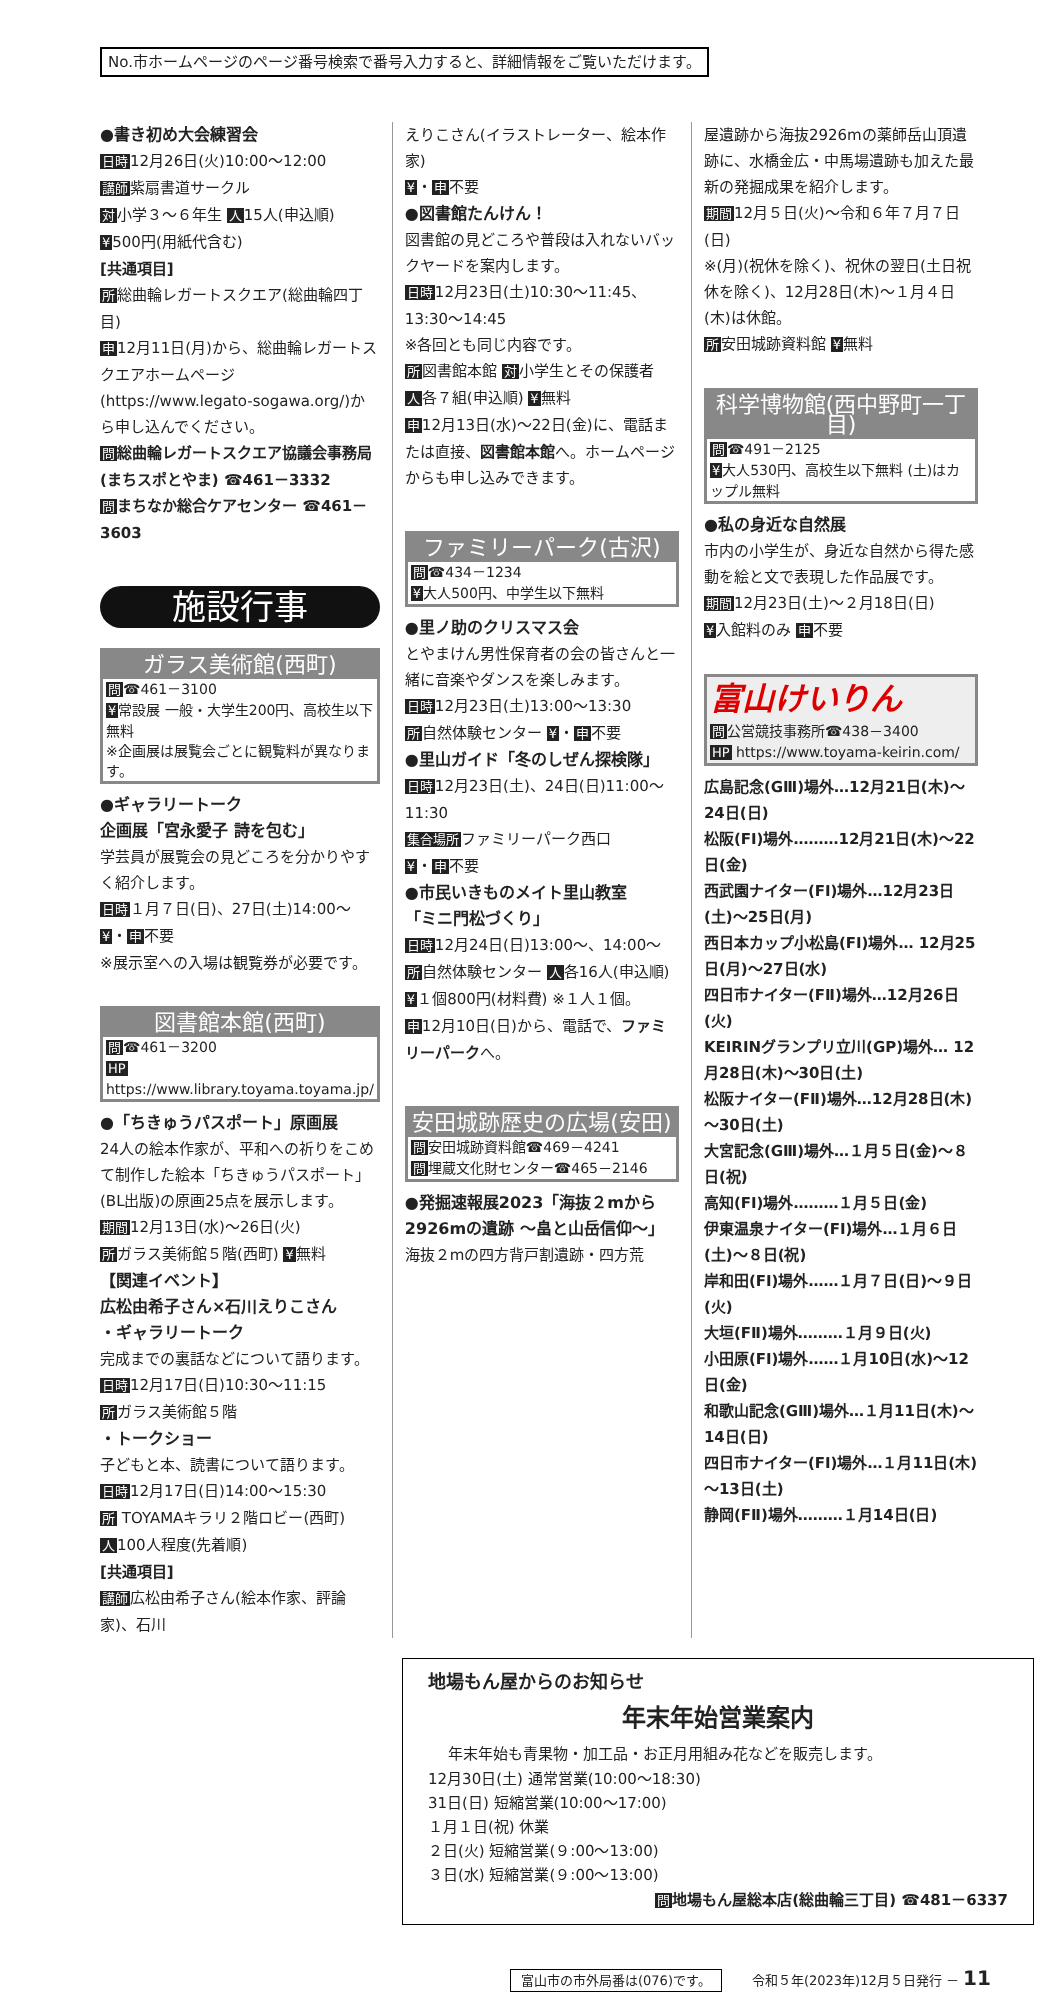No.市ホームページのページ番号検索で番号入力すると、詳細情報をご覧いただけます。
●書き初め大会練習会
日時12月26日(火)10:00～12:00
講師紫扇書道サークル
対小学３～６年生 人15人(申込順)
¥500円(用紙代含む)
[共通項目]
所総曲輪レガートスクエア(総曲輪四丁目)
申12月11日(月)から、総曲輪レガートスクエアホームページ(https://www.legato-sogawa.org/)から申し込んでください。
問総曲輪レガートスクエア協議会事務局 (まちスポとやま) ☎461－3332
問まちなか総合ケアセンター ☎461－3603
施設行事
ガラス美術館(西町)
問☎461－3100
¥常設展 一般・大学生200円、高校生以下無料
※企画展は展覧会ごとに観覧料が異なります。
●ギャラリートーク
企画展「宮永愛子 詩を包む」
学芸員が展覧会の見どころを分かりやすく紹介します。
日時１月７日(日)、27日(土)14:00～
¥・申不要
※展示室への入場は観覧券が必要です。
図書館本館(西町)
問☎461－3200
HP https://www.library.toyama.toyama.jp/
●「ちきゅうパスポート」原画展
24人の絵本作家が、平和への祈りをこめて制作した絵本「ちきゅうパスポート」(BL出版)の原画25点を展示します。
期間12月13日(水)～26日(火)
所ガラス美術館５階(西町) ¥無料
【関連イベント】
広松由希子さん×石川えりこさん
・ギャラリートーク
完成までの裏話などについて語ります。
日時12月17日(日)10:30～11:15
所ガラス美術館５階
・トークショー
子どもと本、読書について語ります。
日時12月17日(日)14:00～15:30
所 TOYAMAキラリ２階ロビー(西町)
人100人程度(先着順)
[共通項目]
講師広松由希子さん(絵本作家、評論家)、石川
えりこさん(イラストレーター、絵本作家)
¥・申不要
●図書館たんけん！
図書館の見どころや普段は入れないバックヤードを案内します。
日時12月23日(土)10:30～11:45、13:30～14:45
※各回とも同じ内容です。
所図書館本館 対小学生とその保護者
人各７組(申込順) ¥無料
申12月13日(水)～22日(金)に、電話または直接、図書館本館へ。ホームページからも申し込みできます。
ファミリーパーク(古沢)
問☎434－1234
¥大人500円、中学生以下無料
●里ノ助のクリスマス会
とやまけん男性保育者の会の皆さんと一緒に音楽やダンスを楽しみます。
日時12月23日(土)13:00～13:30
所自然体験センター ¥・申不要
●里山ガイド「冬のしぜん探検隊」
日時12月23日(土)、24日(日)11:00～11:30
集合場所ファミリーパーク西口
¥・申不要
●市民いきものメイト里山教室
「ミニ門松づくり」
日時12月24日(日)13:00～、14:00～
所自然体験センター 人各16人(申込順)
¥１個800円(材料費) ※１人１個。
申12月10日(日)から、電話で、ファミリーパークへ。
安田城跡歴史の広場(安田)
問安田城跡資料館☎469－4241
問埋蔵文化財センター☎465－2146
●発掘速報展2023「海抜２mから2926mの遺跡 ～畠と山岳信仰～」
海抜２mの四方背戸割遺跡・四方荒
屋遺跡から海抜2926mの薬師岳山頂遺跡に、水橋金広・中馬場遺跡も加えた最新の発掘成果を紹介します。
期間12月５日(火)～令和６年７月７日(日)
※(月)(祝休を除く)、祝休の翌日(土日祝休を除く)、12月28日(木)～１月４日(木)は休館。
所安田城跡資料館 ¥無料
科学博物館(西中野町一丁目)
問☎491－2125
¥大人530円、高校生以下無料 (土)はカップル無料
●私の身近な自然展
市内の小学生が、身近な自然から得た感動を絵と文で表現した作品展です。
期間12月23日(土)～２月18日(日)
¥入館料のみ 申不要
富山けいりん
問公営競技事務所☎438－3400
HP https://www.toyama-keirin.com/
広島記念(GⅢ)場外…12月21日(木)～24日(日)
松阪(FⅠ)場外………12月21日(木)～22日(金)
西武園ナイター(FⅠ)場外…12月23日(土)～25日(月)
西日本カップ小松島(FⅠ)場外… 12月25日(月)～27日(水)
四日市ナイター(FⅡ)場外…12月26日(火)
KEIRINグランプリ立川(GP)場外… 12月28日(木)～30日(土)
松阪ナイター(FⅡ)場外…12月28日(木)～30日(土)
大宮記念(GⅢ)場外…１月５日(金)～８日(祝)
高知(FⅠ)場外………１月５日(金)
伊東温泉ナイター(FⅠ)場外…１月６日(土)～８日(祝)
岸和田(FⅠ)場外……１月７日(日)～９日(火)
大垣(FⅡ)場外………１月９日(火)
小田原(FⅠ)場外……１月10日(水)～12日(金)
和歌山記念(GⅢ)場外…１月11日(木)～14日(日)
四日市ナイター(FⅠ)場外…１月11日(木)～13日(土)
静岡(FⅡ)場外………１月14日(日)
地場もん屋からのお知らせ
年末年始営業案内
年末年始も青果物・加工品・お正月用組み花などを販売します。
12月30日(土) 通常営業(10:00～18:30)
31日(日) 短縮営業(10:00～17:00)
１月１日(祝) 休業
２日(火) 短縮営業(９:00～13:00)
３日(水) 短縮営業(９:00～13:00)
問地場もん屋総本店(総曲輪三丁目) ☎481－6337
富山市の市外局番は(076)です。 令和５年(2023年)12月５日発行 － 11